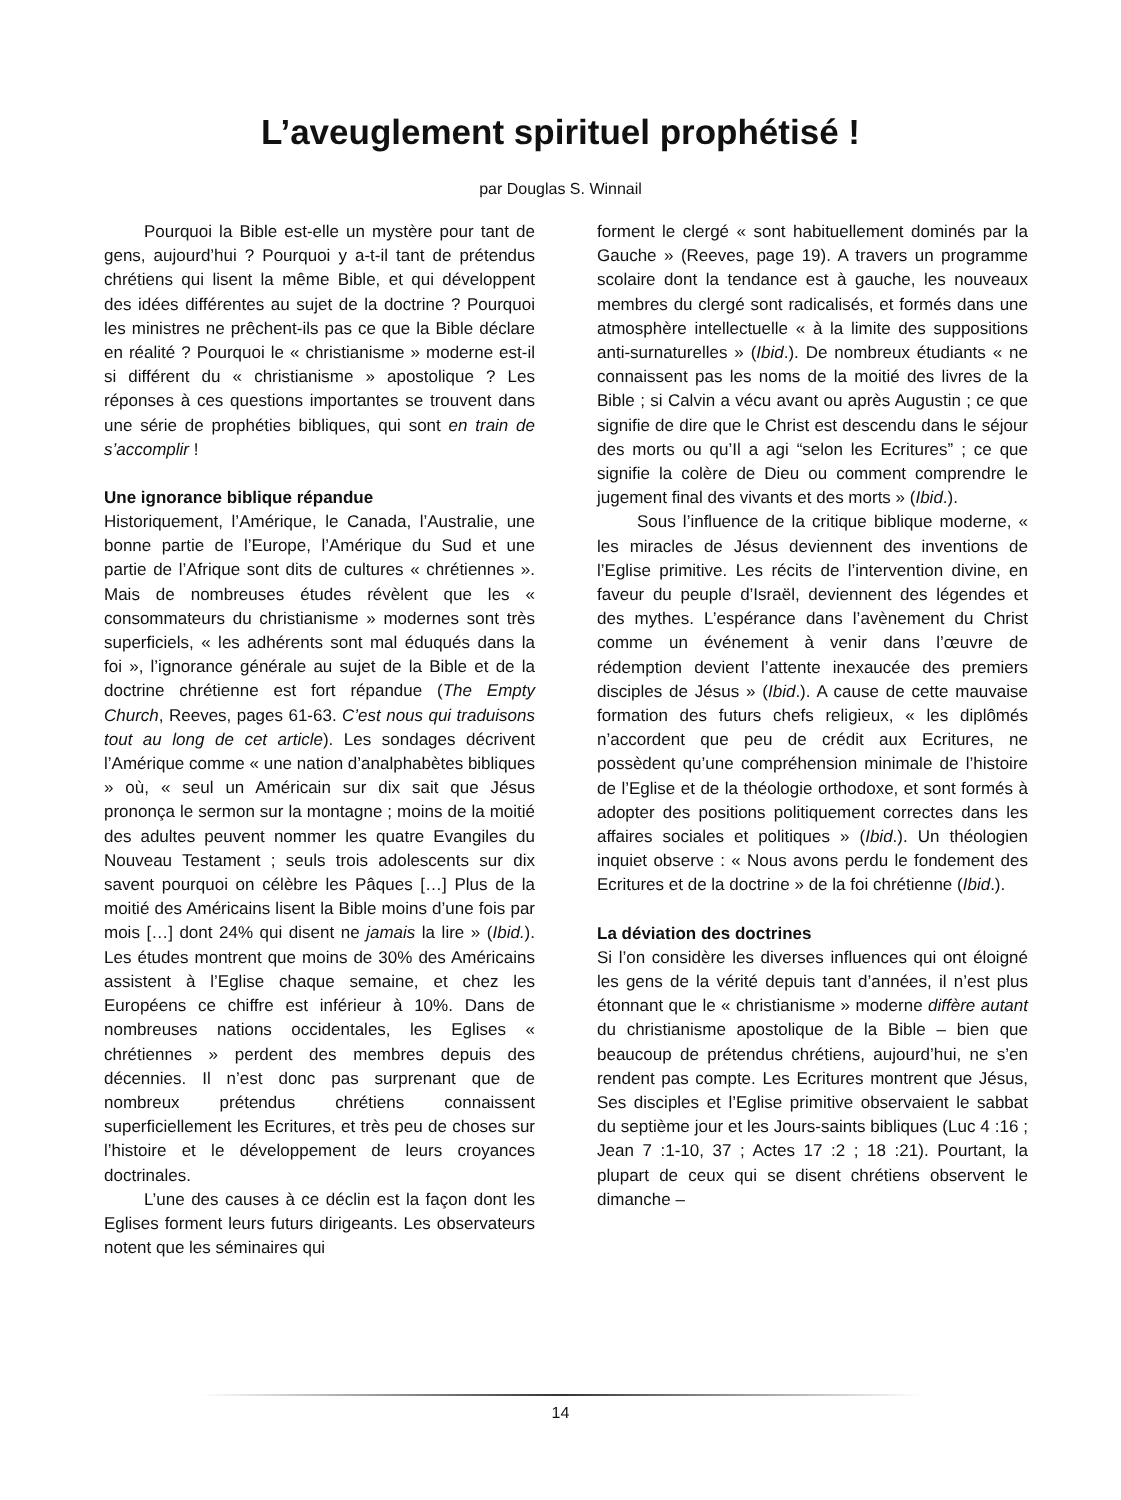L’aveuglement spirituel prophétisé !
par Douglas S. Winnail
Pourquoi la Bible est-elle un mystère pour tant de gens, aujourd’hui ? Pourquoi y a-t-il tant de prétendus chrétiens qui lisent la même Bible, et qui développent des idées différentes au sujet de la doctrine ? Pourquoi les ministres ne prêchent-ils pas ce que la Bible déclare en réalité ? Pourquoi le « christianisme » moderne est-il si différent du « christianisme » apostolique ? Les réponses à ces questions importantes se trouvent dans une série de prophéties bibliques, qui sont en train de s’accomplir !
Une ignorance biblique répandue
Historiquement, l’Amérique, le Canada, l’Australie, une bonne partie de l’Europe, l’Amérique du Sud et une partie de l’Afrique sont dits de cultures « chrétiennes ». Mais de nombreuses études révèlent que les « consommateurs du christianisme » modernes sont très superficiels, « les adhérents sont mal éduqués dans la foi », l’ignorance générale au sujet de la Bible et de la doctrine chrétienne est fort répandue (The Empty Church, Reeves, pages 61-63. C’est nous qui traduisons tout au long de cet article). Les sondages décrivent l’Amérique comme « une nation d’analphabètes bibliques » où, « seul un Américain sur dix sait que Jésus prononça le sermon sur la montagne ; moins de la moitié des adultes peuvent nommer les quatre Evangiles du Nouveau Testament ; seuls trois adolescents sur dix savent pourquoi on célèbre les Pâques […] Plus de la moitié des Américains lisent la Bible moins d’une fois par mois […] dont 24% qui disent ne jamais la lire » (Ibid.). Les études montrent que moins de 30% des Américains assistent à l’Eglise chaque semaine, et chez les Européens ce chiffre est inférieur à 10%. Dans de nombreuses nations occidentales, les Eglises « chrétiennes » perdent des membres depuis des décennies. Il n’est donc pas surprenant que de nombreux prétendus chrétiens connaissent superficiellement les Ecritures, et très peu de choses sur l’histoire et le développement de leurs croyances doctrinales.
L’une des causes à ce déclin est la façon dont les Eglises forment leurs futurs dirigeants. Les observateurs notent que les séminaires qui
forment le clergé « sont habituellement dominés par la Gauche » (Reeves, page 19). A travers un programme scolaire dont la tendance est à gauche, les nouveaux membres du clergé sont radicalisés, et formés dans une atmosphère intellectuelle « à la limite des suppositions anti-surnaturelles » (Ibid.). De nombreux étudiants « ne connaissent pas les noms de la moitié des livres de la Bible ; si Calvin a vécu avant ou après Augustin ; ce que signifie de dire que le Christ est descendu dans le séjour des morts ou qu’Il a agi “selon les Ecritures” ; ce que signifie la colère de Dieu ou comment comprendre le jugement final des vivants et des morts » (Ibid.).
Sous l’influence de la critique biblique moderne, « les miracles de Jésus deviennent des inventions de l’Eglise primitive. Les récits de l’intervention divine, en faveur du peuple d’Israël, deviennent des légendes et des mythes. L’espérance dans l’avènement du Christ comme un événement à venir dans l’œuvre de rédemption devient l’attente inexaucée des premiers disciples de Jésus » (Ibid.). A cause de cette mauvaise formation des futurs chefs religieux, « les diplômés n’accordent que peu de crédit aux Ecritures, ne possèdent qu’une compréhension minimale de l’histoire de l’Eglise et de la théologie orthodoxe, et sont formés à adopter des positions politiquement correctes dans les affaires sociales et politiques » (Ibid.). Un théologien inquiet observe : « Nous avons perdu le fondement des Ecritures et de la doctrine » de la foi chrétienne (Ibid.).
La déviation des doctrines
Si l’on considère les diverses influences qui ont éloigné les gens de la vérité depuis tant d’années, il n’est plus étonnant que le « christianisme » moderne diffère autant du christianisme apostolique de la Bible – bien que beaucoup de prétendus chrétiens, aujourd’hui, ne s’en rendent pas compte. Les Ecritures montrent que Jésus, Ses disciples et l’Eglise primitive observaient le sabbat du septième jour et les Jours-saints bibliques (Luc 4 :16 ; Jean 7 :1-10, 37 ; Actes 17 :2 ; 18 :21). Pourtant, la plupart de ceux qui se disent chrétiens observent le dimanche –
14